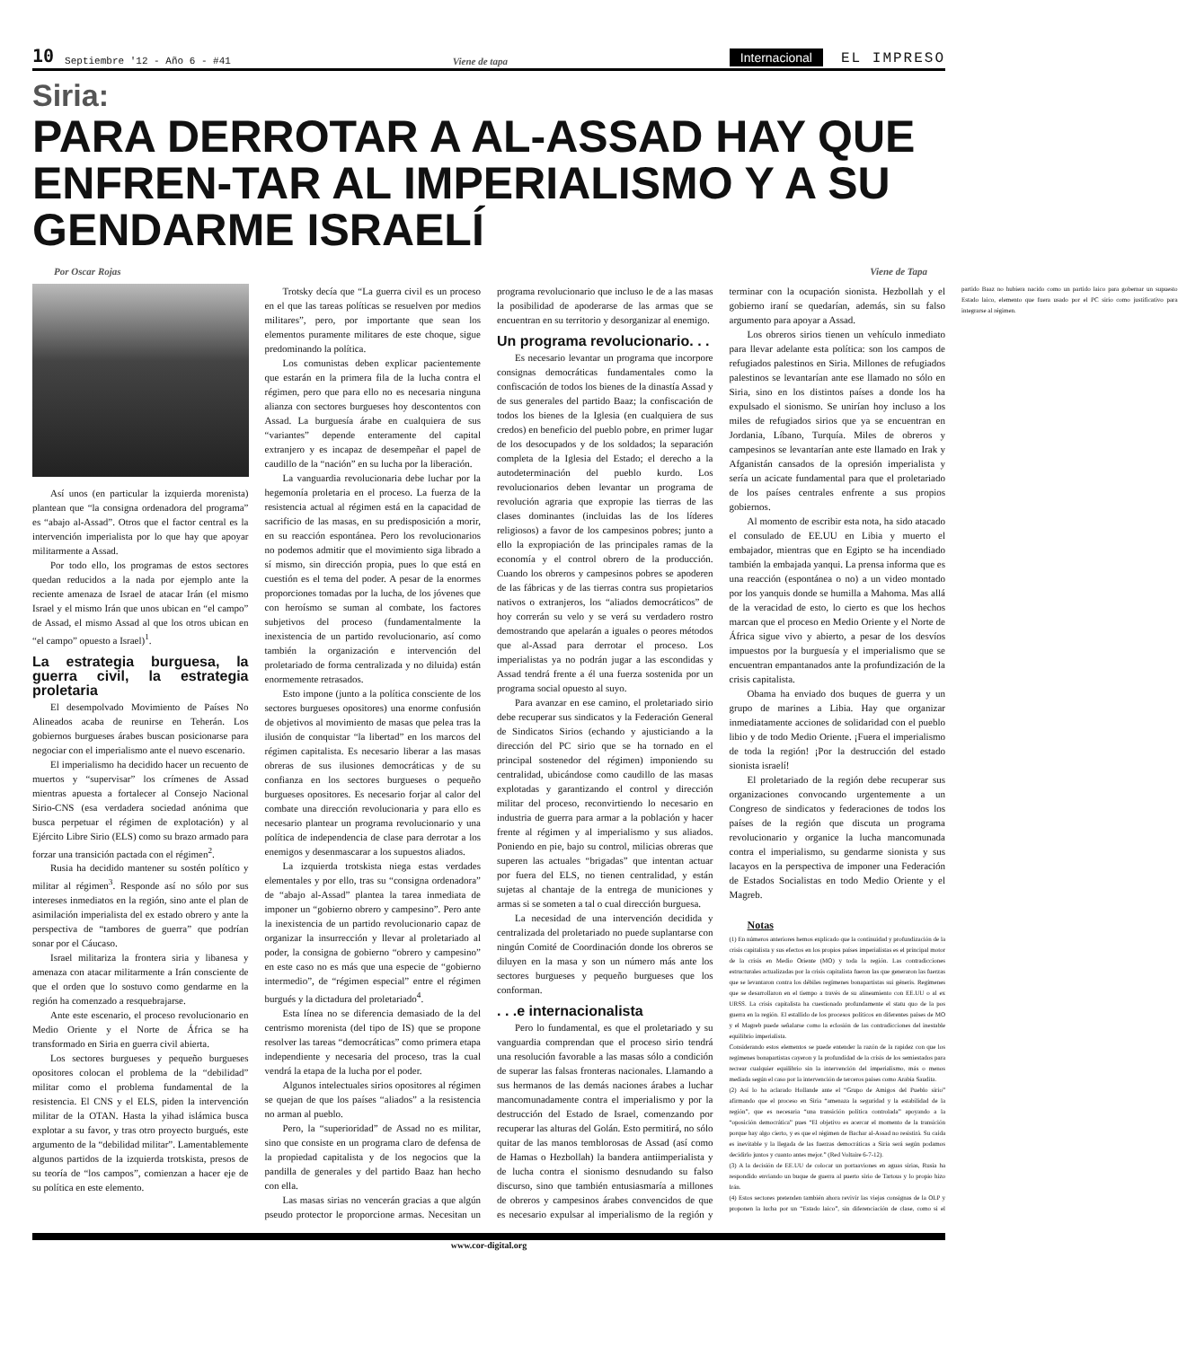10 Septiembre '12 - Año 6 - #41 Viene de tapa Internacional EL IMPRESO
Siria:
PARA DERROTAR A AL-ASSAD HAY QUE ENFREN-TAR AL IMPERIALISMO Y A SU GENDARME ISRAELÍ
Por Oscar Rojas Viene de Tapa
Así unos (en particular la izquierda morenista) plantean que “la consigna ordenadora del programa” es “abajo al-Assad”. Otros que el factor central es la intervención imperialista por lo que hay que apoyar militarmente a Assad.
Por todo ello, los programas de estos sectores quedan reducidos a la nada por ejemplo ante la reciente amenaza de Israel de atacar Irán (el mismo Israel y el mismo Irán que unos ubican en “el campo” de Assad, el mismo Assad al que los otros ubican en “el campo” opuesto a Israel)<sup>1</sup>.
La estrategia burguesa, la guerra civil, la estrategia proletaria
El desempolvado Movimiento de Países No Alineados acaba de reunirse en Teherán. Los gobiernos burgueses árabes buscan posicionarse para negociar con el imperialismo ante el nuevo escenario.
El imperialismo ha decidido hacer un recuento de muertos y “supervisar” los crímenes de Assad mientras apuesta a fortalecer al Consejo Nacional Sirio-CNS (esa verdadera sociedad anónima que busca perpetuar el régimen de explotación) y al Ejército Libre Sirio (ELS) como su brazo armado para forzar una transición pactada con el régimen<sup>2</sup>.
Rusia ha decidido mantener su sostén político y militar al régimen<sup>3</sup>. Responde así no sólo por sus intereses inmediatos en la región, sino ante el plan de asimilación imperialista del ex estado obrero y ante la perspectiva de “tambores de guerra” que podrían sonar por el Cáucaso.
Israel militariza la frontera siria y libanesa y amenaza con atacar militarmente a Irán consciente de que el orden que lo sostuvo como gendarme en la región ha comenzado a resquebrajarse.
Ante este escenario, el proceso revolucionario en Medio Oriente y el Norte de África se ha transformado en Siria en guerra civil abierta.
Los sectores burgueses y pequeño burgueses opositores colocan el problema de la “debilidad” militar como el problema fundamental de la resistencia. El CNS y el ELS, piden la intervención militar de la OTAN. Hasta la yihad islámica busca explotar a su favor, y tras otro proyecto burgués, este argumento de la “debilidad militar”. Lamentablemente algunos partidos de la izquierda trotskista, presos de su teoría de “los campos”, comienzan a hacer eje de su política en este elemento.
Trotsky decía que “La guerra civil es un proceso en el que las tareas políticas se resuelven por medios militares”, pero, por importante que sean los elementos puramente militares de este choque, sigue predominando la política.
Los comunistas deben explicar pacientemente que estarán en la primera fila de la lucha contra el régimen, pero que para ello no es necesaria ninguna alianza con sectores burgueses hoy descontentos con Assad. La burguesía árabe en cualquiera de sus “variantes” depende enteramente del capital extranjero y es incapaz de desempeñar el papel de caudillo de la “nación” en su lucha por la liberación.
La vanguardia revolucionaria debe luchar por la hegemonía proletaria en el proceso. La fuerza de la resistencia actual al régimen está en la capacidad de sacrificio de las masas, en su predisposición a morir, en su reacción espontánea. Pero los revolucionarios no podemos admitir que el movimiento siga librado a sí mismo, sin dirección propia, pues lo que está en cuestión es el tema del poder. A pesar de la enormes proporciones tomadas por la lucha, de los jóvenes que con heroísmo se suman al combate, los factores subjetivos del proceso (fundamentalmente la inexistencia de un partido revolucionario, así como también la organización e intervención del proletariado de forma centralizada y no diluida) están enormemente retrasados.
Esto impone (junto a la política consciente de los sectores burgueses opositores) una enorme confusión de objetivos al movimiento de masas que pelea tras la ilusión de conquistar “la libertad” en los marcos del régimen capitalista. Es necesario liberar a las masas obreras de sus ilusiones democráticas y de su confianza en los sectores burgueses o pequeño burgueses opositores. Es necesario forjar al calor del combate una dirección revolucionaria y para ello es necesario plantear un programa revolucionario y una política de independencia de clase para derrotar a los enemigos y desenmascarar a los supuestos aliados.
La izquierda trotskista niega estas verdades elementales y por ello, tras su “consigna ordenadora” de “abajo al-Assad” plantea la tarea inmediata de imponer un “gobierno obrero y campesino”. Pero ante la inexistencia de un partido revolucionario capaz de organizar la insurrección y llevar al proletariado al poder, la consigna de gobierno “obrero y campesino” en este caso no es más que una especie de “gobierno intermedio”, de “régimen especial” entre el régimen burgués y la dictadura del proletariado<sup>4</sup>.
Esta línea no se diferencia demasiado de la del centrismo morenista (del tipo de IS) que se propone resolver las tareas “democráticas” como primera etapa independiente y necesaria del proceso, tras la cual vendrá la etapa de la lucha por el poder.
Algunos intelectuales sirios opositores al régimen se quejan de que los países “aliados” a la resistencia no arman al pueblo.
Pero, la “superioridad” de Assad no es militar, sino que consiste en un programa claro de defensa de la propiedad capitalista y de los negocios que la pandilla de generales y del partido Baaz han hecho con ella.
Las masas sirias no vencerán gracias a que algún pseudo protector le proporcione armas. Necesitan un programa revolucionario que incluso le de a las masas la posibilidad de apoderarse de las armas que se encuentran en su territorio y desorganizar al enemigo.
Un programa revolucionario. . .
Es necesario levantar un programa que incorpore consignas democráticas fundamentales como la confiscación de todos los bienes de la dinastía Assad y de sus generales del partido Baaz; la confiscación de todos los bienes de la Iglesia (en cualquiera de sus credos) en beneficio del pueblo pobre, en primer lugar de los desocupados y de los soldados; la separación completa de la Iglesia del Estado; el derecho a la autodeterminación del pueblo kurdo. Los revolucionarios deben levantar un programa de revolución agraria que expropie las tierras de las clases dominantes (incluidas las de los líderes religiosos) a favor de los campesinos pobres; junto a ello la expropiación de las principales ramas de la economía y el control obrero de la producción. Cuando los obreros y campesinos pobres se apoderen de las fábricas y de las tierras contra sus propietarios nativos o extranjeros, los “aliados democráticos” de hoy correrán su velo y se verá su verdadero rostro demostrando que apelarán a iguales o peores métodos que al-Assad para derrotar el proceso. Los imperialistas ya no podrán jugar a las escondidas y Assad tendrá frente a él una fuerza sostenida por un programa social opuesto al suyo.
Para avanzar en ese camino, el proletariado sirio debe recuperar sus sindicatos y la Federación General de Sindicatos Sirios (echando y ajusticiando a la dirección del PC sirio que se ha tornado en el principal sostenedor del régimen) imponiendo su centralidad, ubicándose como caudillo de las masas explotadas y garantizando el control y dirección militar del proceso, reconvirtiendo lo necesario en industria de guerra para armar a la población y hacer frente al régimen y al imperialismo y sus aliados. Poniendo en pie, bajo su control, milicias obreras que superen las actuales “brigadas” que intentan actuar por fuera del ELS, no tienen centralidad, y están sujetas al chantaje de la entrega de municiones y armas si se someten a tal o cual dirección burguesa.
La necesidad de una intervención decidida y centralizada del proletariado no puede suplantarse con ningún Comité de Coordinación donde los obreros se diluyen en la masa y son un número más ante los sectores burgueses y pequeño burgueses que los conforman.
. . .e internacionalista
Pero lo fundamental, es que el proletariado y su vanguardia comprendan que el proceso sirio tendrá una resolución favorable a las masas sólo a condición de superar las falsas fronteras nacionales. Llamando a sus hermanos de las demás naciones árabes a luchar mancomunadamente contra el imperialismo y por la destrucción del Estado de Israel, comenzando por recuperar las alturas del Golán. Esto permitirá, no sólo quitar de las manos temblorosas de Assad (así como de Hamas o Hezbollah) la bandera antiimperialista y de lucha contra el sionismo desnudando su falso discurso, sino que también entusiasmaría a millones de obreros y campesinos árabes convencidos de que es necesario expulsar al imperialismo de la región y terminar con la ocupación sionista. Hezbollah y el gobierno iraní se quedarían, además, sin su falso argumento para apoyar a Assad.
Los obreros sirios tienen un vehículo inmediato para llevar adelante esta política: son los campos de refugiados palestinos en Siria. Millones de refugiados palestinos se levantarían ante ese llamado no sólo en Siria, sino en los distintos países a donde los ha expulsado el sionismo. Se unirían hoy incluso a los miles de refugiados sirios que ya se encuentran en Jordania, Líbano, Turquía. Miles de obreros y campesinos se levantarían ante este llamado en Irak y Afganistán cansados de la opresión imperialista y sería un acicate fundamental para que el proletariado de los países centrales enfrente a sus propios gobiernos.
Al momento de escribir esta nota, ha sido atacado el consulado de EE.UU en Libia y muerto el embajador, mientras que en Egipto se ha incendiado también la embajada yanqui. La prensa informa que es una reacción (espontánea o no) a un video montado por los yanquis donde se humilla a Mahoma. Mas allá de la veracidad de esto, lo cierto es que los hechos marcan que el proceso en Medio Oriente y el Norte de África sigue vivo y abierto, a pesar de los desvíos impuestos por la burguesía y el imperialismo que se encuentran empantanados ante la profundización de la crisis capitalista.
Obama ha enviado dos buques de guerra y un grupo de marines a Libia. Hay que organizar inmediatamente acciones de solidaridad con el pueblo libio y de todo Medio Oriente. ¡Fuera el imperialismo de toda la región! ¡Por la destrucción del estado sionista israelí!
El proletariado de la región debe recuperar sus organizaciones convocando urgentemente a un Congreso de sindicatos y federaciones de todos los países de la región que discuta un programa revolucionario y organice la lucha mancomunada contra el imperialismo, su gendarme sionista y sus lacayos en la perspectiva de imponer una Federación de Estados Socialistas en todo Medio Oriente y el Magreb.
Notas
(1) En números anteriores hemos explicado que la continuidad y profundización de la crisis capitalista y sus efectos en los propios países imperialistas es el principal motor de la crisis en Medio Oriente (MO) y toda la región. Las contradicciones estructurales actualizadas por la crisis capitalista fueron las que generaron las fuerzas que se levantaron contra los débiles regímenes bonapartistas sui géneris. Regímenes que se desarrollaron en el tiempo a través de su alineamiento con EE.UU o al ex URSS. La crisis capitalista ha cuestionado profundamente el statu quo de la pos guerra en la región. El estallido de los procesos políticos en diferentes países de MO y el Magreb puede señalarse como la eclosión de las contradicciones del inestable equilibrio imperialista.
Considerando estos elementos se puede entender la razón de la rapidez con que los regímenes bonapartistas cayeron y la profundidad de la crisis de los semiestados para recrear cualquier equilibrio sin la intervención del imperialismo, más o menos mediada según el caso por la intervención de terceros países como Arabia Saudita.
(2) Así lo ha aclarado Hollande ante el “Grupo de Amigos del Pueblo sirio” afirmando que el proceso en Siria “amenaza la seguridad y la estabilidad de la región”, que es necesaria “una transición política controlada” apoyando a la “oposición democrática” pues “El objetivo es acercar el momento de la transición porque hay algo cierto, y es que el régimen de Bachar al-Assad no resistirá. Su caída es inevitable y la llegada de las fuerzas democráticas a Siria será según podamos decidirlo juntos y cuanto antes mejor.” (Red Voltaire 6-7-12).
(3) A la decisión de EE.UU de colocar un portaaviones en aguas sirias, Rusia ha respondido enviando un buque de guerra al puerto sirio de Tartous y lo propio hizo Irán.
(4) Estos sectores pretenden también ahora revivir las viejas consignas de la OLP y proponen la lucha por un “Estado laico”, sin diferenciación de clase, como si el partido Baaz no hubiera nacido como un partido laico para gobernar un supuesto Estado laico, elemento que fuera usado por el PC sirio como justificativo para integrarse al régimen.
www.cor-digital.org